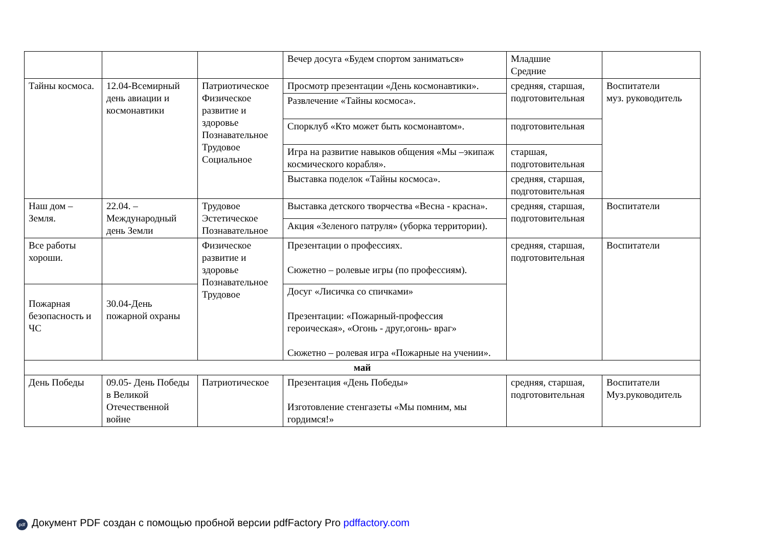| | | | Вечер досуга «Будем спортом заниматься» | Младшие Средние | |
| Тайны космоса. | 12.04-Всемирный день авиации и космонавтики | Патриотическое Физическое развитие и здоровье Познавательное Трудовое Социальное | Просмотр презентации «День космонавтики». | средняя, старшая, подготовительная | Воспитатели муз. руководитель |
| | | | Развлечение «Тайны космоса». | | |
| | | | Спорклуб «Кто может быть космонавтом». | подготовительная | |
| | | | Игра на развитие навыков общения «Мы –экипаж космического корабля». | старшая, подготовительная | |
| | | | Выставка поделок «Тайны космоса». | средняя, старшая, подготовительная | |
| Наш дом – Земля. | 22.04. – Международный день Земли | Трудовое Эстетическое Познавательное | Выставка детского творчества «Весна - красна». | средняя, старшая, подготовительная | Воспитатели |
| | | | Акция «Зеленого патруля» (уборка территории). | | |
| Все работы хороши. | | Физическое развитие и здоровье Познавательное Трудовое | Презентации о профессиях. Сюжетно – ролевые игры (по профессиям). | средняя, старшая, подготовительная | Воспитатели |
| Пожарная безопасность и ЧС | 30.04-День пожарной охраны | | Досуг «Лисичка со спичками» Презентации: «Пожарный-профессия героическая», «Огонь - друг,огонь- враг» Сюжетно – ролевая игра «Пожарные на учении». | | |
| май | | | | | |
| День Победы | 09.05- День Победы в Великой Отечественной войне | Патриотическое | Презентация «День Победы» Изготовление стенгазеты «Мы помним, мы гордимся!» | средняя, старшая, подготовительная | Воспитатели Муз.руководитель |
pdf Документ PDF создан с помощью пробной версии pdfFactory Pro pdffactory.com